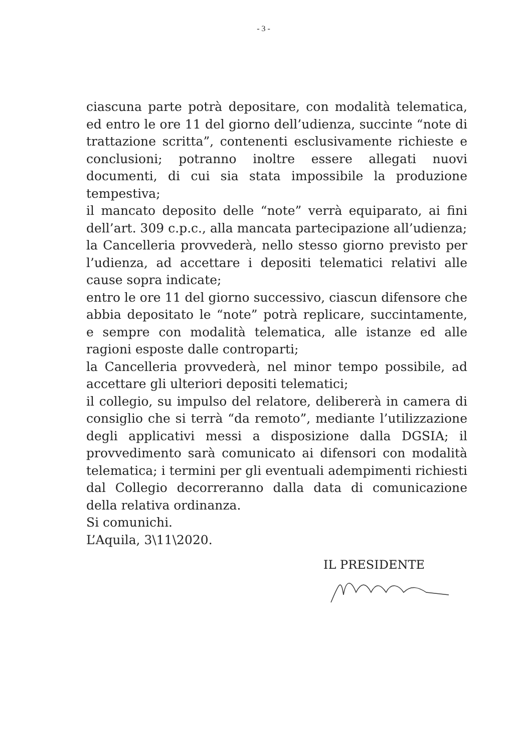- 3 -
ciascuna parte potrà depositare, con modalità telematica, ed entro le ore 11 del giorno dell’udienza, succinte “note di trattazione scritta”, contenenti esclusivamente richieste e conclusioni; potranno inoltre essere allegati nuovi documenti, di cui sia stata impossibile la produzione tempestiva;
il mancato deposito delle “note” verrà equiparato, ai fini dell’art. 309 c.p.c., alla mancata partecipazione all’udienza;
la Cancelleria provvederà, nello stesso giorno previsto per l’udienza, ad accettare i depositi telematici relativi alle cause sopra indicate;
entro le ore 11 del giorno successivo, ciascun difensore che abbia depositato le “note” potrà replicare, succintamente, e sempre con modalità telematica, alle istanze ed alle ragioni esposte dalle controparti;
la Cancelleria provvederà, nel minor tempo possibile, ad accettare gli ulteriori depositi telematici;
il collegio, su impulso del relatore, delibererà in camera di consiglio che si terrà “da remoto”, mediante l’utilizzazione degli applicativi messi a disposizione dalla DGSIA; il provvedimento sarà comunicato ai difensori con modalità telematica; i termini per gli eventuali adempimenti richiesti dal Collegio decorreranno dalla data di comunicazione della relativa ordinanza.
Si comunichi.
L’Aquila, 3\11\2020.
IL PRESIDENTE